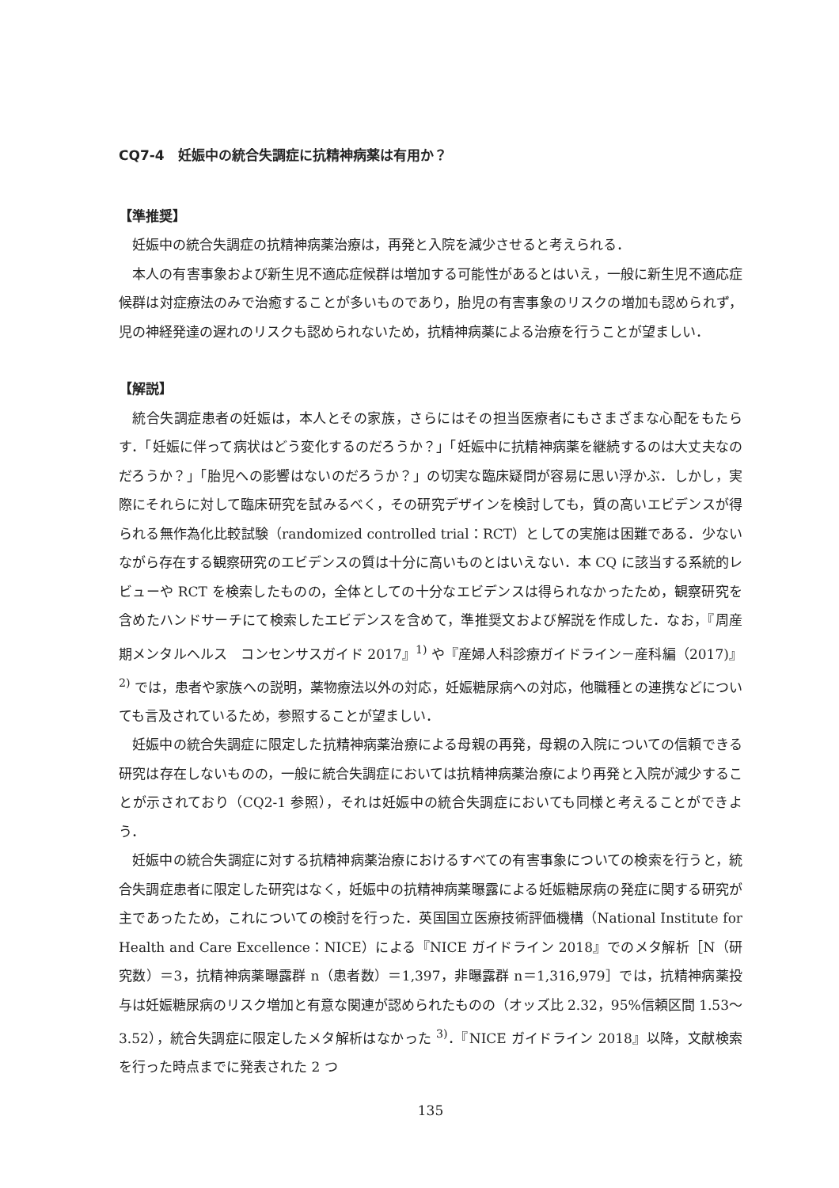CQ7-4　妊娠中の統合失調症に抗精神病薬は有用か？
【準推奨】
妊娠中の統合失調症の抗精神病薬治療は，再発と入院を減少させると考えられる．
本人の有害事象および新生児不適応症候群は増加する可能性があるとはいえ，一般に新生児不適応症候群は対症療法のみで治癒することが多いものであり，胎児の有害事象のリスクの増加も認められず，児の神経発達の遅れのリスクも認められないため，抗精神病薬による治療を行うことが望ましい．
【解説】
統合失調症患者の妊娠は，本人とその家族，さらにはその担当医療者にもさまざまな心配をもたらす．「妊娠に伴って病状はどう変化するのだろうか？」「妊娠中に抗精神病薬を継続するのは大丈夫なのだろうか？」「胎児への影響はないのだろうか？」の切実な臨床疑問が容易に思い浮かぶ．しかし，実際にそれらに対して臨床研究を試みるべく，その研究デザインを検討しても，質の高いエビデンスが得られる無作為化比較試験（randomized controlled trial：RCT）としての実施は困難である．少ないながら存在する観察研究のエビデンスの質は十分に高いものとはいえない．本 CQ に該当する系統的レビューや RCT を検索したものの，全体としての十分なエビデンスは得られなかったため，観察研究を含めたハンドサーチにて検索したエビデンスを含めて，準推奨文および解説を作成した．なお，『周産期メンタルヘルス　コンセンサスガイド 2017』<sup>1)</sup> や『産婦人科診療ガイドライン－産科編（2017)』<sup>2)</sup> では，患者や家族への説明，薬物療法以外の対応，妊娠糖尿病への対応，他職種との連携などについても言及されているため，参照することが望ましい．
妊娠中の統合失調症に限定した抗精神病薬治療による母親の再発，母親の入院についての信頼できる研究は存在しないものの，一般に統合失調症においては抗精神病薬治療により再発と入院が減少することが示されており（CQ2-1 参照），それは妊娠中の統合失調症においても同様と考えることができよう．
妊娠中の統合失調症に対する抗精神病薬治療におけるすべての有害事象についての検索を行うと，統合失調症患者に限定した研究はなく，妊娠中の抗精神病薬曝露による妊娠糖尿病の発症に関する研究が主であったため，これについての検討を行った．英国国立医療技術評価機構（National Institute for Health and Care Excellence：NICE）による『NICE ガイドライン 2018』でのメタ解析［N（研究数）＝3，抗精神病薬曝露群 n（患者数）＝1,397，非曝露群 n＝1,316,979］では，抗精神病薬投与は妊娠糖尿病のリスク増加と有意な関連が認められたものの（オッズ比 2.32，95%信頼区間 1.53～3.52），統合失調症に限定したメタ解析はなかった <sup>3)</sup>．『NICE ガイドライン 2018』以降，文献検索を行った時点までに発表された 2 つ
135